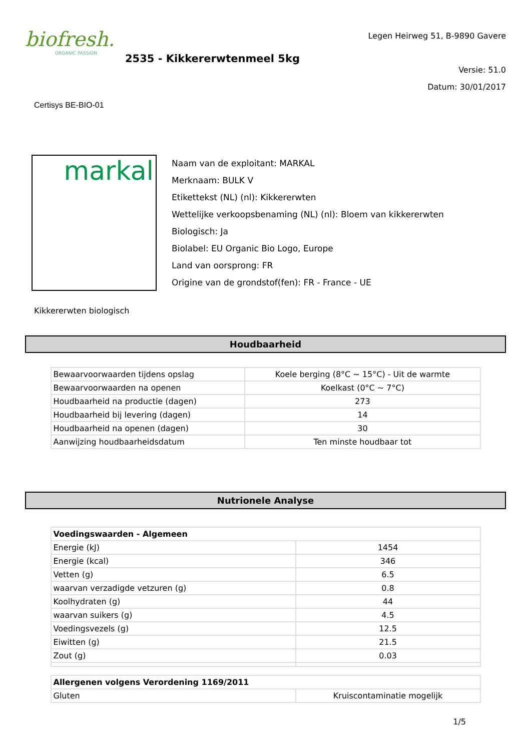biofresh.
ORGANIC PASSION
2535 - Kikkererwtenmeel 5kg
Legen Heirweg 51, B-9890 Gavere
Versie: 51.0
Datum: 30/01/2017
Certisys BE-BIO-01
markal
Naam van de exploitant: MARKAL
Merknaam: BULK V
Etikettekst (NL) (nl): Kikkererwten
Wettelijke verkoopsbenaming (NL) (nl): Bloem van kikkererwten
Biologisch: Ja
Biolabel: EU Organic Bio Logo, Europe
Land van oorsprong: FR
Origine van de grondstof(fen): FR - France - UE
Kikkererwten biologisch
Houdbaarheid
| Bewaarvoorwaarden tijdens opslag | Koele berging (8°C ~ 15°C) - Uit de warmte |
| Bewaarvoorwaarden na openen | Koelkast (0°C ~ 7°C) |
| Houdbaarheid na productie (dagen) | 273 |
| Houdbaarheid bij levering (dagen) | 14 |
| Houdbaarheid na openen (dagen) | 30 |
| Aanwijzing houdbaarheidsdatum | Ten minste houdbaar tot |
Nutrionele Analyse
| Voedingswaarden - Algemeen | |
| --- | --- |
| Energie (kJ) | 1454 |
| Energie (kcal) | 346 |
| Vetten (g) | 6.5 |
| waarvan verzadigde vetzuren (g) | 0.8 |
| Koolhydraten (g) | 44 |
| waarvan suikers (g) | 4.5 |
| Voedingsvezels (g) | 12.5 |
| Eiwitten (g) | 21.5 |
| Zout (g) | 0.03 |
| Allergenen volgens Verordening 1169/2011 | |
| --- | --- |
| Gluten | Kruiscontaminatie mogelijk |
1/5